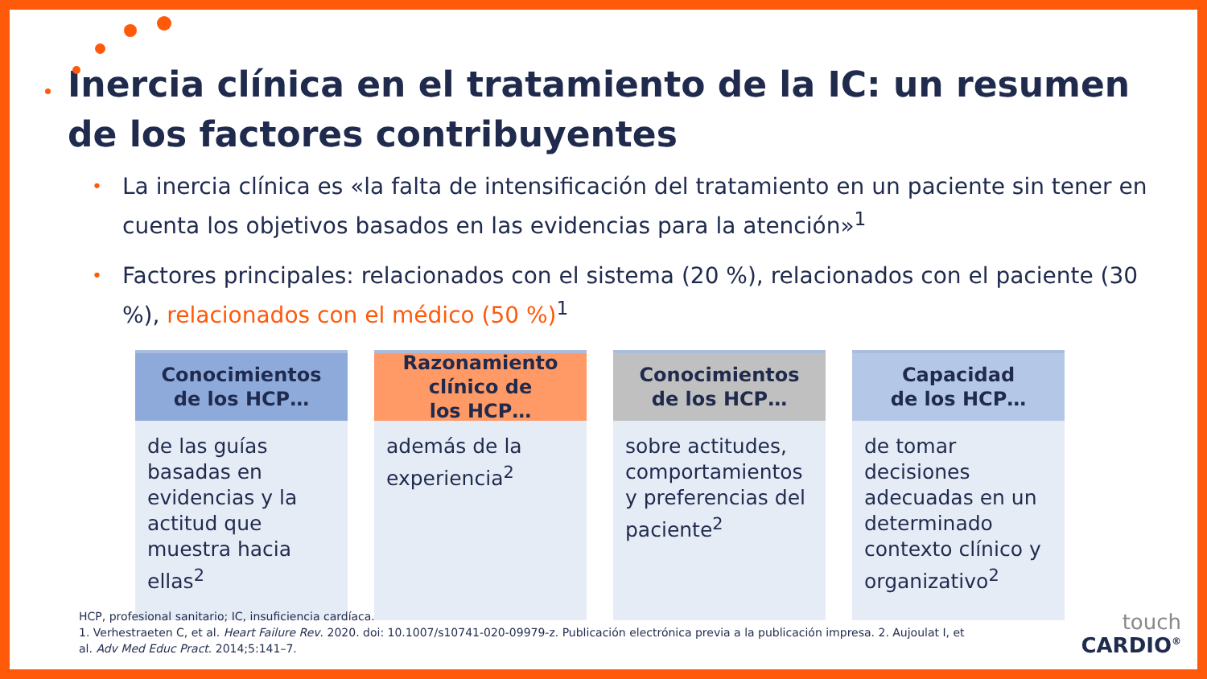Inercia clínica en el tratamiento de la IC: un resumen de los factores contribuyentes
• La inercia clínica es «la falta de intensificación del tratamiento en un paciente sin tener en cuenta los objetivos basados en las evidencias para la atención»<sup>1</sup>
• Factores principales: relacionados con el sistema (20 %), relacionados con el paciente (30 %), relacionados con el médico (50 %)<sup>1</sup>
Conocimientos
de los HCP…
de las guías basadas en evidencias y la actitud que muestra hacia ellas<sup>2</sup>
Razonamiento
clínico de
los HCP…
además de la experiencia<sup>2</sup>
Conocimientos
de los HCP…
sobre actitudes, comportamientos y preferencias del paciente<sup>2</sup>
Capacidad
de los HCP…
de tomar decisiones adecuadas en un determinado contexto clínico y organizativo<sup>2</sup>
HCP, profesional sanitario; IC, insuficiencia cardíaca.
1. Verhestraeten C, et al. Heart Failure Rev. 2020. doi: 10.1007/s10741-020-09979-z. Publicación electrónica previa a la publicación impresa. 2. Aujoulat I, et al. Adv Med Educ Pract. 2014;5:141–7.
touch
CARDIO<sup>®</sup>